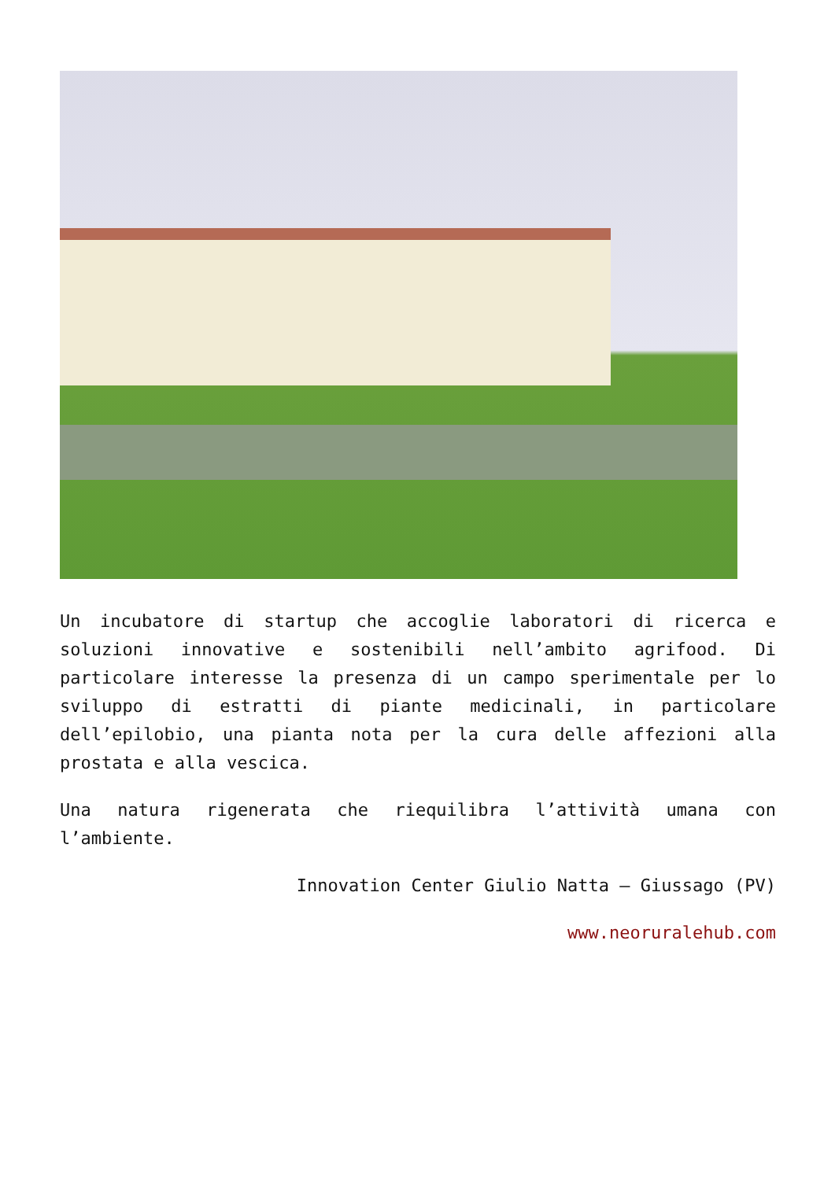Un incubatore di startup che accoglie laboratori di ricerca e soluzioni innovative e sostenibili nell’ambito agrifood. Di particolare interesse la presenza di un campo sperimentale per lo sviluppo di estratti di piante medicinali, in particolare dell’epilobio, una pianta nota per la cura delle affezioni alla prostata e alla vescica.
Una natura rigenerata che riequilibra l’attività umana con l’ambiente.
Innovation Center Giulio Natta – Giussago (PV)
www.neoruralehub.com